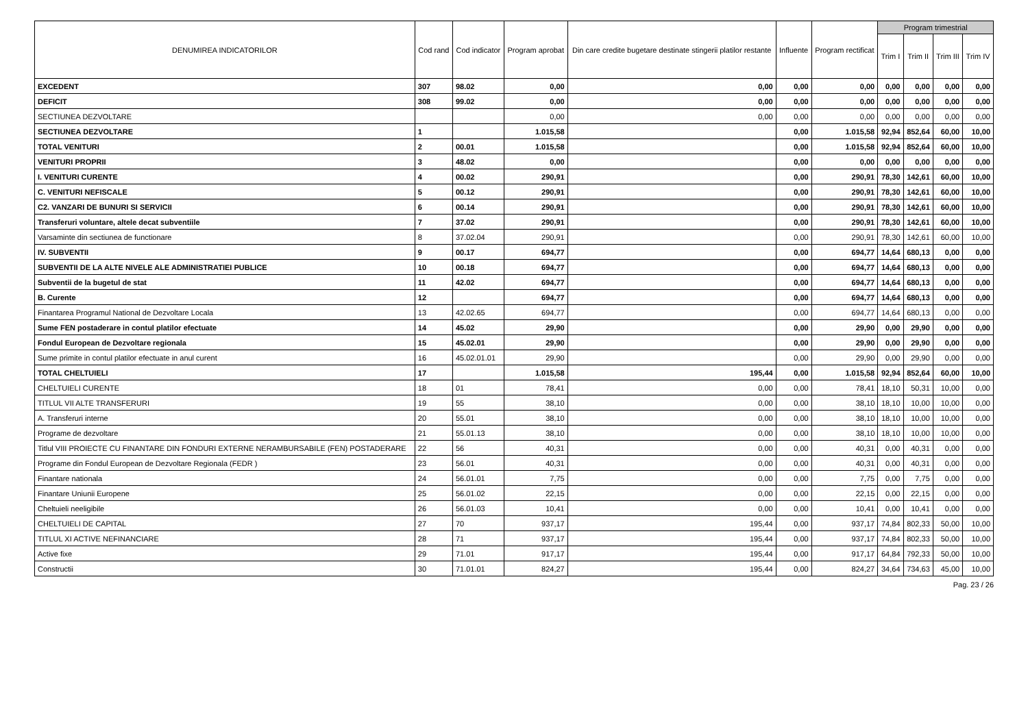| DENUMIREA INDICATORILOR | Cod rand | Cod indicator | Program aprobat | Din care credite bugetare destinate stingerii platilor restante | Influente | Program rectificat | Program trimestrial | | | |
| --- | --- | --- | --- | --- | --- | --- | --- | --- | --- | --- |
| | | | | | | | Trim I | Trim II | Trim III | Trim IV |
| EXCEDENT | 307 | 98.02 | 0,00 | 0,00 | 0,00 | 0,00 | 0,00 | 0,00 | 0,00 | 0,00 |
| DEFICIT | 308 | 99.02 | 0,00 | 0,00 | 0,00 | 0,00 | 0,00 | 0,00 | 0,00 | 0,00 |
| SECTIUNEA DEZVOLTARE | | | 0,00 | 0,00 | 0,00 | 0,00 | 0,00 | 0,00 | 0,00 | 0,00 |
| SECTIUNEA DEZVOLTARE | 1 | | 1.015,58 | | 0,00 | 1.015,58 | 92,94 | 852,64 | 60,00 | 10,00 |
| TOTAL VENITURI | 2 | 00.01 | 1.015,58 | | 0,00 | 1.015,58 | 92,94 | 852,64 | 60,00 | 10,00 |
| VENITURI PROPRII | 3 | 48.02 | 0,00 | | 0,00 | 0,00 | 0,00 | 0,00 | 0,00 | 0,00 |
| I. VENITURI CURENTE | 4 | 00.02 | 290,91 | | 0,00 | 290,91 | 78,30 | 142,61 | 60,00 | 10,00 |
| C. VENITURI NEFISCALE | 5 | 00.12 | 290,91 | | 0,00 | 290,91 | 78,30 | 142,61 | 60,00 | 10,00 |
| C2. VANZARI DE BUNURI SI SERVICII | 6 | 00.14 | 290,91 | | 0,00 | 290,91 | 78,30 | 142,61 | 60,00 | 10,00 |
| Transferuri voluntare, altele decat subventiile | 7 | 37.02 | 290,91 | | 0,00 | 290,91 | 78,30 | 142,61 | 60,00 | 10,00 |
| Varsaminte din sectiunea de functionare | 8 | 37.02.04 | 290,91 | | 0,00 | 290,91 | 78,30 | 142,61 | 60,00 | 10,00 |
| IV. SUBVENTII | 9 | 00.17 | 694,77 | | 0,00 | 694,77 | 14,64 | 680,13 | 0,00 | 0,00 |
| SUBVENTII DE LA ALTE NIVELE ALE ADMINISTRATIEI PUBLICE | 10 | 00.18 | 694,77 | | 0,00 | 694,77 | 14,64 | 680,13 | 0,00 | 0,00 |
| Subventii de la bugetul de stat | 11 | 42.02 | 694,77 | | 0,00 | 694,77 | 14,64 | 680,13 | 0,00 | 0,00 |
| B. Curente | 12 | | 694,77 | | 0,00 | 694,77 | 14,64 | 680,13 | 0,00 | 0,00 |
| Finantarea Programul National de Dezvoltare Locala | 13 | 42.02.65 | 694,77 | | 0,00 | 694,77 | 14,64 | 680,13 | 0,00 | 0,00 |
| Sume FEN postaderare in contul platilor efectuate | 14 | 45.02 | 29,90 | | 0,00 | 29,90 | 0,00 | 29,90 | 0,00 | 0,00 |
| Fondul European de Dezvoltare regionala | 15 | 45.02.01 | 29,90 | | 0,00 | 29,90 | 0,00 | 29,90 | 0,00 | 0,00 |
| Sume primite in contul platilor efectuate in anul curent | 16 | 45.02.01.01 | 29,90 | | 0,00 | 29,90 | 0,00 | 29,90 | 0,00 | 0,00 |
| TOTAL CHELTUIELI | 17 | | 1.015,58 | 195,44 | 0,00 | 1.015,58 | 92,94 | 852,64 | 60,00 | 10,00 |
| CHELTUIELI CURENTE | 18 | 01 | 78,41 | 0,00 | 0,00 | 78,41 | 18,10 | 50,31 | 10,00 | 0,00 |
| TITLUL VII ALTE TRANSFERURI | 19 | 55 | 38,10 | 0,00 | 0,00 | 38,10 | 18,10 | 10,00 | 10,00 | 0,00 |
| A. Transferuri interne | 20 | 55.01 | 38,10 | 0,00 | 0,00 | 38,10 | 18,10 | 10,00 | 10,00 | 0,00 |
| Programe de dezvoltare | 21 | 55.01.13 | 38,10 | 0,00 | 0,00 | 38,10 | 18,10 | 10,00 | 10,00 | 0,00 |
| Titlul VIII PROIECTE CU FINANTARE DIN FONDURI EXTERNE NERAMBURSABILE (FEN) POSTADERARE | 22 | 56 | 40,31 | 0,00 | 0,00 | 40,31 | 0,00 | 40,31 | 0,00 | 0,00 |
| Programe din Fondul European de Dezvoltare Regionala (FEDR ) | 23 | 56.01 | 40,31 | 0,00 | 0,00 | 40,31 | 0,00 | 40,31 | 0,00 | 0,00 |
| Finantare nationala | 24 | 56.01.01 | 7,75 | 0,00 | 0,00 | 7,75 | 0,00 | 7,75 | 0,00 | 0,00 |
| Finantare Uniunii Europene | 25 | 56.01.02 | 22,15 | 0,00 | 0,00 | 22,15 | 0,00 | 22,15 | 0,00 | 0,00 |
| Cheltuieli neeligibile | 26 | 56.01.03 | 10,41 | 0,00 | 0,00 | 10,41 | 0,00 | 10,41 | 0,00 | 0,00 |
| CHELTUIELI DE CAPITAL | 27 | 70 | 937,17 | 195,44 | 0,00 | 937,17 | 74,84 | 802,33 | 50,00 | 10,00 |
| TITLUL XI ACTIVE NEFINANCIARE | 28 | 71 | 937,17 | 195,44 | 0,00 | 937,17 | 74,84 | 802,33 | 50,00 | 10,00 |
| Active fixe | 29 | 71.01 | 917,17 | 195,44 | 0,00 | 917,17 | 64,84 | 792,33 | 50,00 | 10,00 |
| Constructii | 30 | 71.01.01 | 824,27 | 195,44 | 0,00 | 824,27 | 34,64 | 734,63 | 45,00 | 10,00 |
Pag. 23 / 26